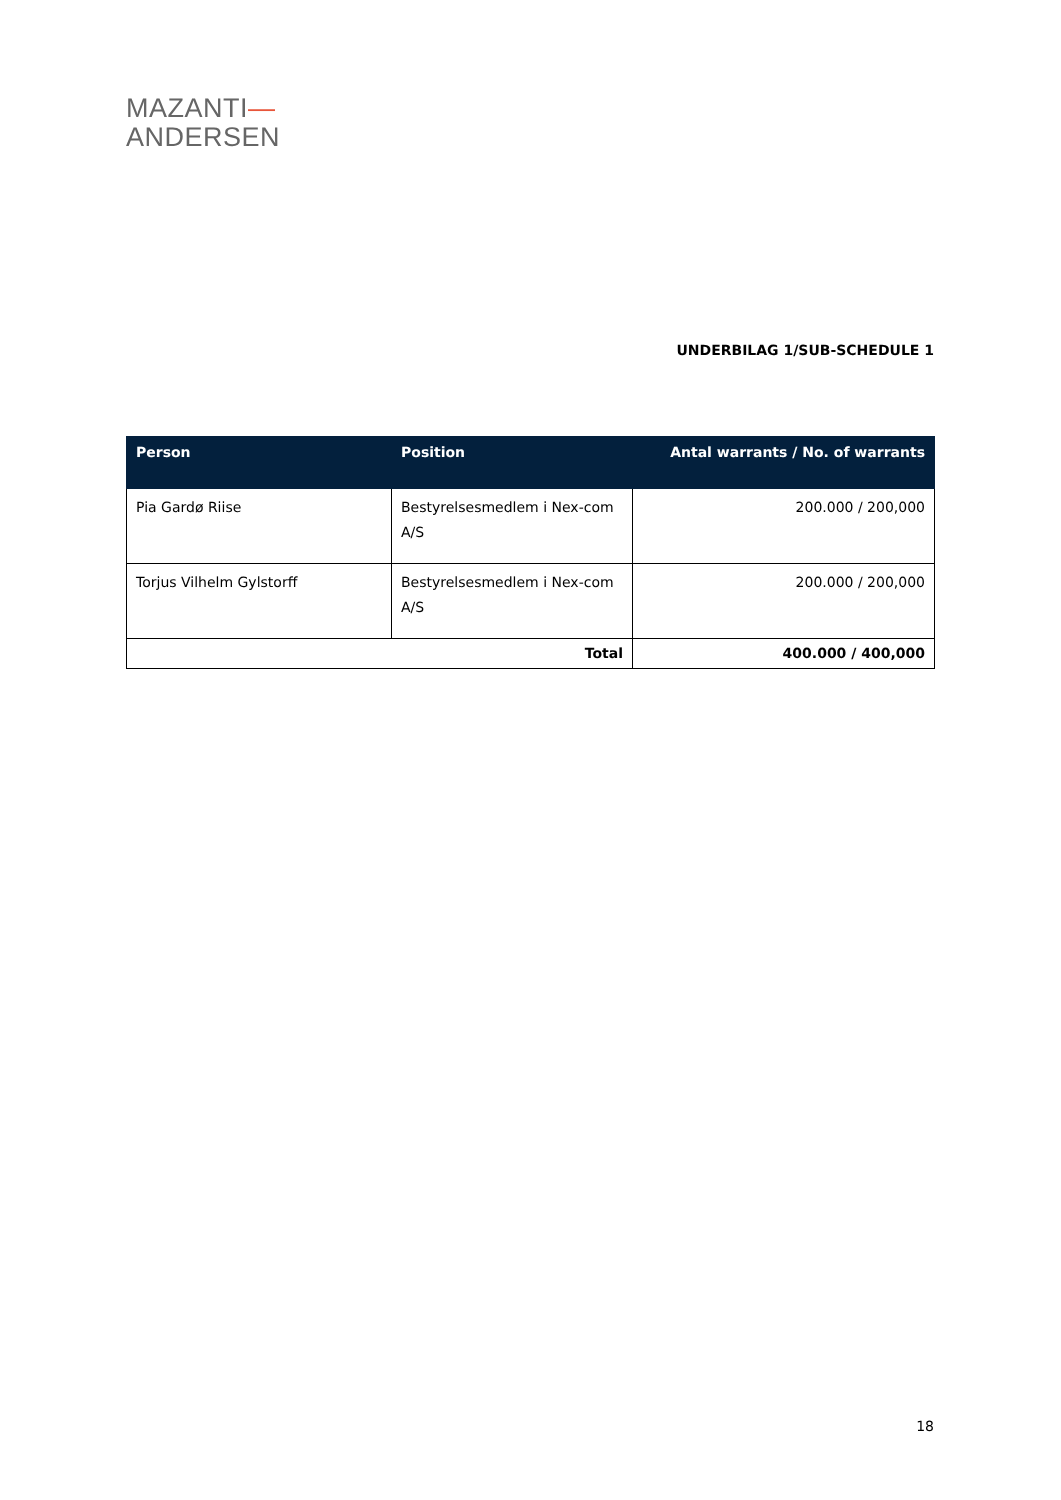MAZANTI—
ANDERSEN
UNDERBILAG 1/SUB-SCHEDULE 1
| Person | Position | Antal warrants / No. of warrants |
| --- | --- | --- |
| Pia Gardø Riise | Bestyrelsesmedlem i Nex-com A/S | 200.000 / 200,000 |
| Torjus Vilhelm Gylstorff | Bestyrelsesmedlem i Nex-com A/S | 200.000 / 200,000 |
| Total | | 400.000 / 400,000 |
18